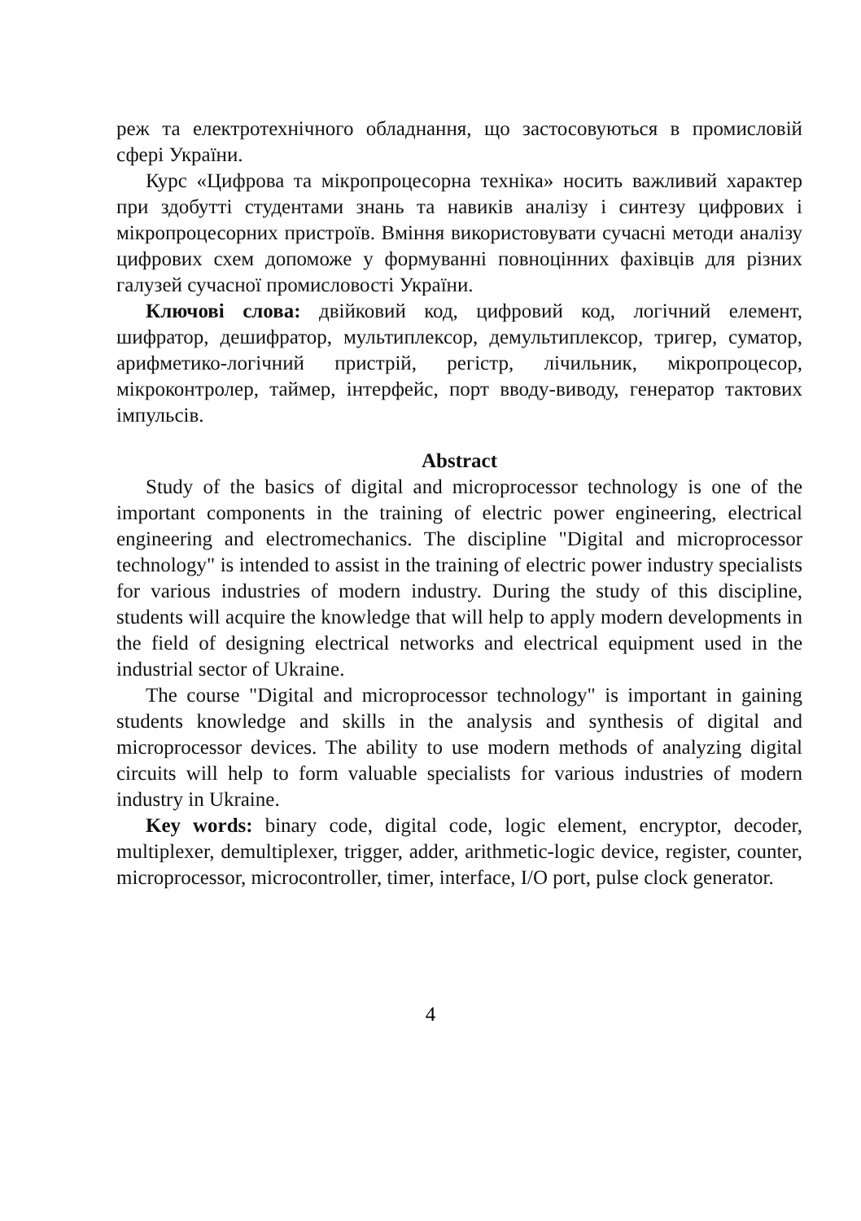реж та електротехнічного обладнання, що застосовуються в промисловій сфері України.
Курс «Цифрова та мікропроцесорна техніка» носить важливий характер при здобутті студентами знань та навиків аналізу і синтезу цифрових і мікропроцесорних пристроїв. Вміння використовувати сучасні методи аналізу цифрових схем допоможе у формуванні повноцінних фахівців для різних галузей сучасної промисловості України.
Ключові слова: двійковий код, цифровий код, логічний елемент, шифратор, дешифратор, мультиплексор, демультиплексор, тригер, суматор, арифметико-логічний пристрій, регістр, лічильник, мікропроцесор, мікроконтролер, таймер, інтерфейс, порт вводу-виводу, генератор тактових імпульсів.
Abstract
Study of the basics of digital and microprocessor technology is one of the important components in the training of electric power engineering, electrical engineering and electromechanics. The discipline "Digital and microprocessor technology" is intended to assist in the training of electric power industry specialists for various industries of modern industry. During the study of this discipline, students will acquire the knowledge that will help to apply modern developments in the field of designing electrical networks and electrical equipment used in the industrial sector of Ukraine.
The course "Digital and microprocessor technology" is important in gaining students knowledge and skills in the analysis and synthesis of digital and microprocessor devices. The ability to use modern methods of analyzing digital circuits will help to form valuable specialists for various industries of modern industry in Ukraine.
Key words: binary code, digital code, logic element, encryptor, decoder, multiplexer, demultiplexer, trigger, adder, arithmetic-logic device, register, counter, microprocessor, microcontroller, timer, interface, I/O port, pulse clock generator.
4